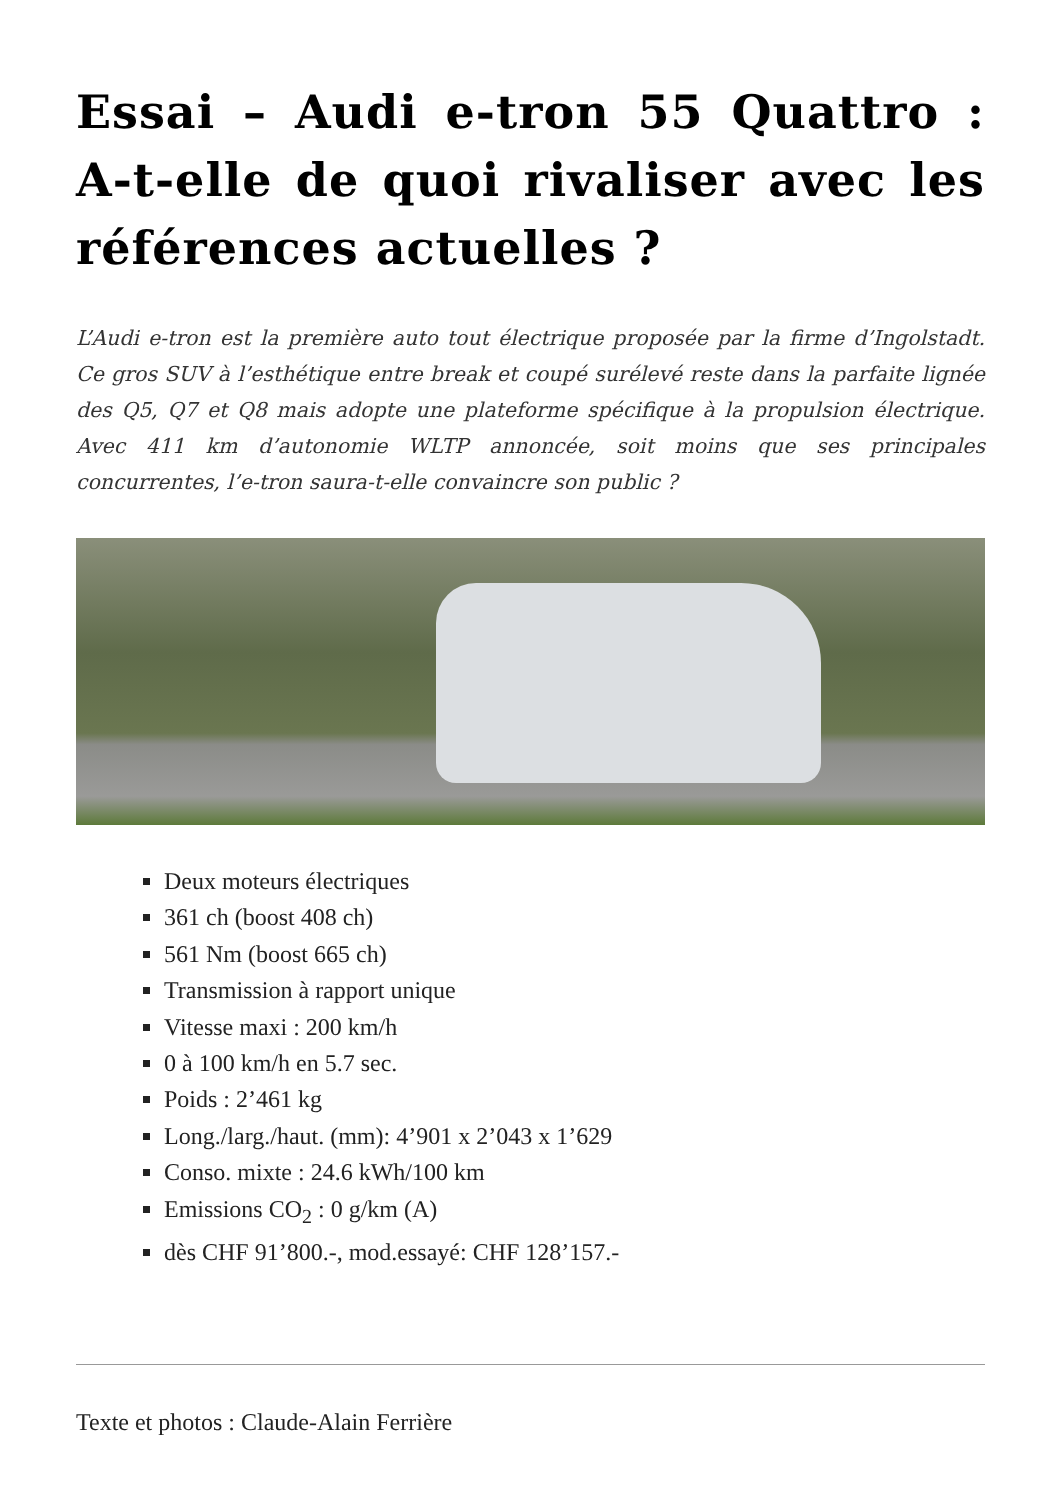Essai – Audi e-tron 55 Quattro : A-t-elle de quoi rivaliser avec les références actuelles ?
L’Audi e-tron est la première auto tout électrique proposée par la firme d’Ingolstadt. Ce gros SUV à l’esthétique entre break et coupé surélevé reste dans la parfaite lignée des Q5, Q7 et Q8 mais adopte une plateforme spécifique à la propulsion électrique. Avec 411 km d’autonomie WLTP annoncée, soit moins que ses principales concurrentes, l’e-tron saura-t-elle convaincre son public ?
Deux moteurs électriques
361 ch (boost 408 ch)
561 Nm (boost 665 ch)
Transmission à rapport unique
Vitesse maxi : 200 km/h
0 à 100 km/h en 5.7 sec.
Poids : 2’461 kg
Long./larg./haut. (mm): 4’901 x 2’043 x 1’629
Conso. mixte : 24.6 kWh/100 km
Emissions CO<sub>2</sub> : 0 g/km (A)
dès CHF 91’800.-, mod.essayé: CHF 128’157.-
Texte et photos : Claude-Alain Ferrière